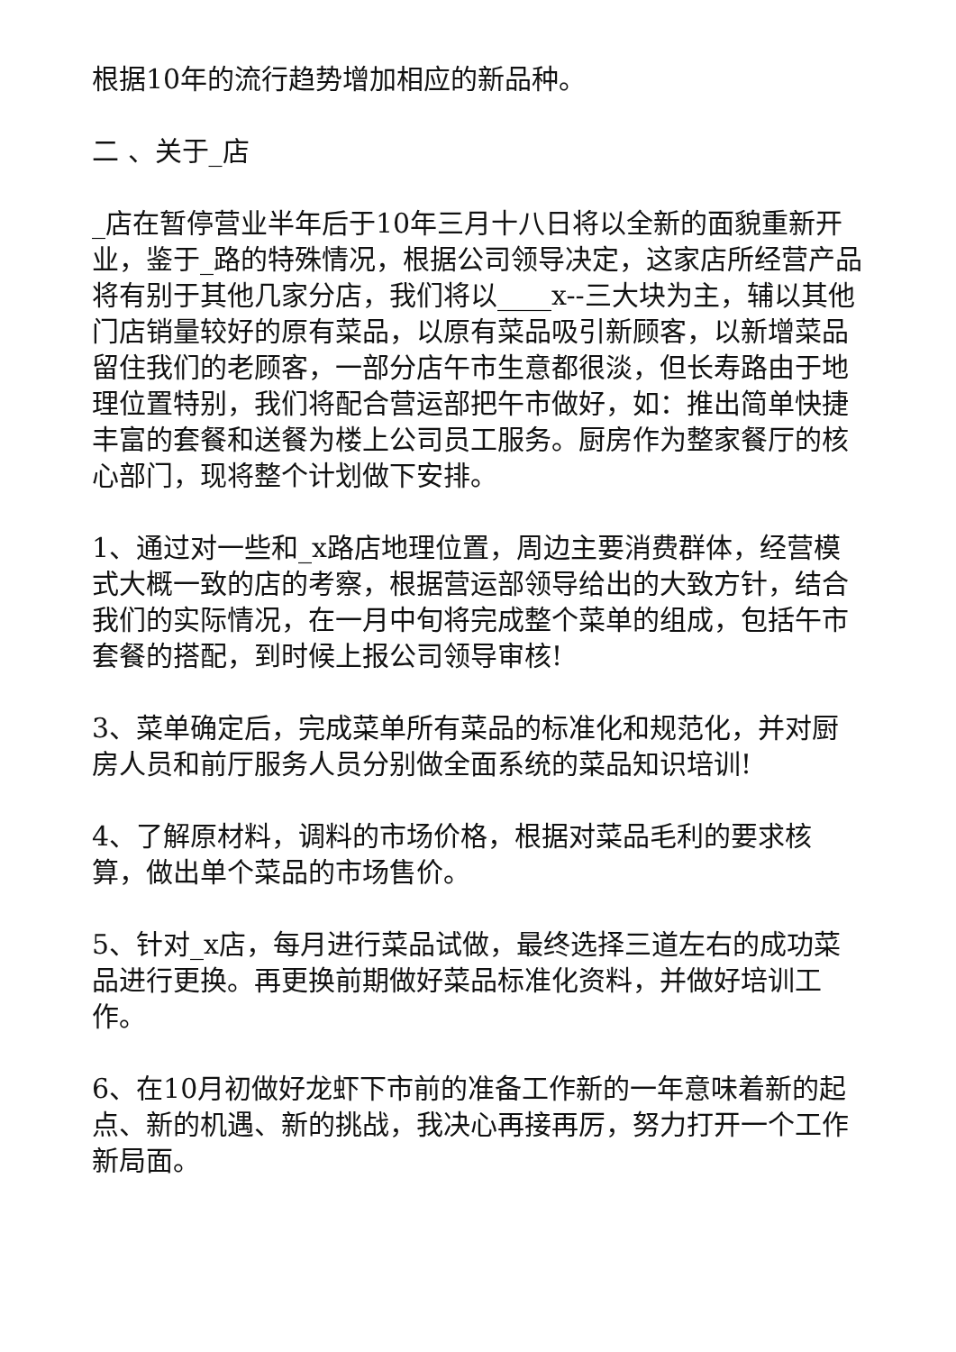根据10年的流行趋势增加相应的新品种。
二 、关于_店
_店在暂停营业半年后于10年三月十八日将以全新的面貌重新开业，鉴于_路的特殊情况，根据公司领导决定，这家店所经营产品将有别于其他几家分店，我们将以____x--三大块为主，辅以其他门店销量较好的原有菜品，以原有菜品吸引新顾客，以新增菜品留住我们的老顾客，一部分店午市生意都很淡，但长寿路由于地理位置特别，我们将配合营运部把午市做好，如：推出简单快捷丰富的套餐和送餐为楼上公司员工服务。厨房作为整家餐厅的核心部门，现将整个计划做下安排。
1、通过对一些和_x路店地理位置，周边主要消费群体，经营模式大概一致的店的考察，根据营运部领导给出的大致方针，结合我们的实际情况，在一月中旬将完成整个菜单的组成，包括午市套餐的搭配，到时候上报公司领导审核!
3、菜单确定后，完成菜单所有菜品的标准化和规范化，并对厨房人员和前厅服务人员分别做全面系统的菜品知识培训!
4、了解原材料，调料的市场价格，根据对菜品毛利的要求核算，做出单个菜品的市场售价。
5、针对_x店，每月进行菜品试做，最终选择三道左右的成功菜品进行更换。再更换前期做好菜品标准化资料，并做好培训工作。
6、在10月初做好龙虾下市前的准备工作新的一年意味着新的起点、新的机遇、新的挑战，我决心再接再厉，努力打开一个工作新局面。